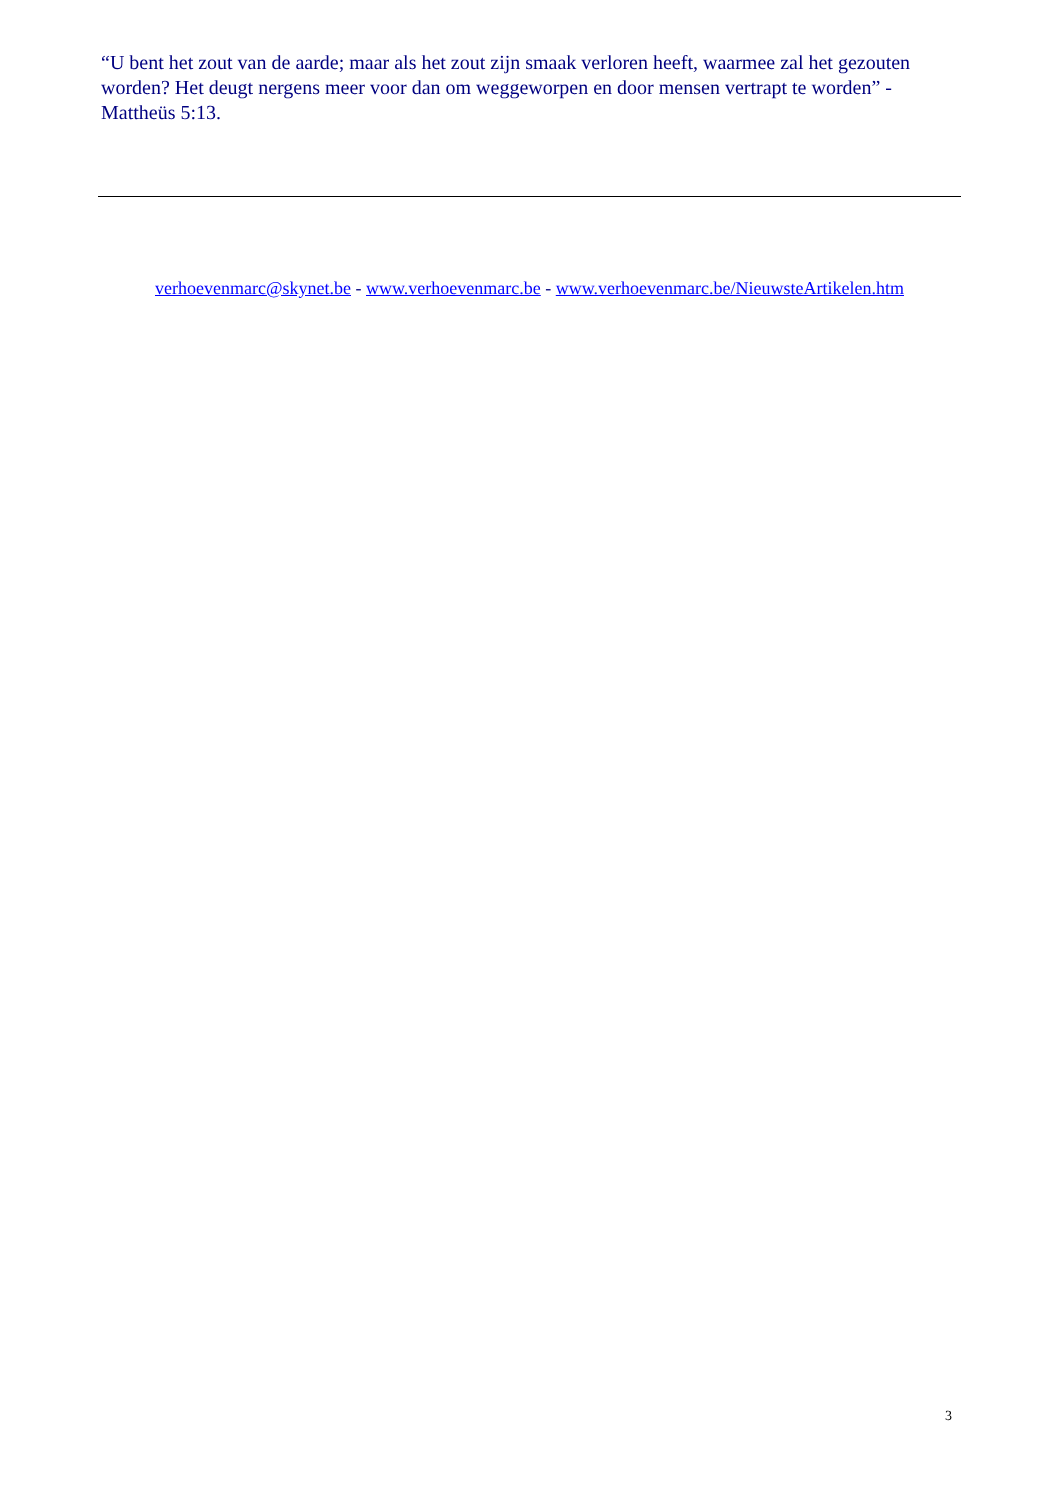“U bent het zout van de aarde; maar als het zout zijn smaak verloren heeft, waarmee zal het gezouten worden? Het deugt nergens meer voor dan om weggeworpen en door mensen vertrapt te worden” - Mattheüs 5:13.
verhoevenmarc@skynet.be - www.verhoevenmarc.be - www.verhoevenmarc.be/NieuwsteArtikelen.htm
3